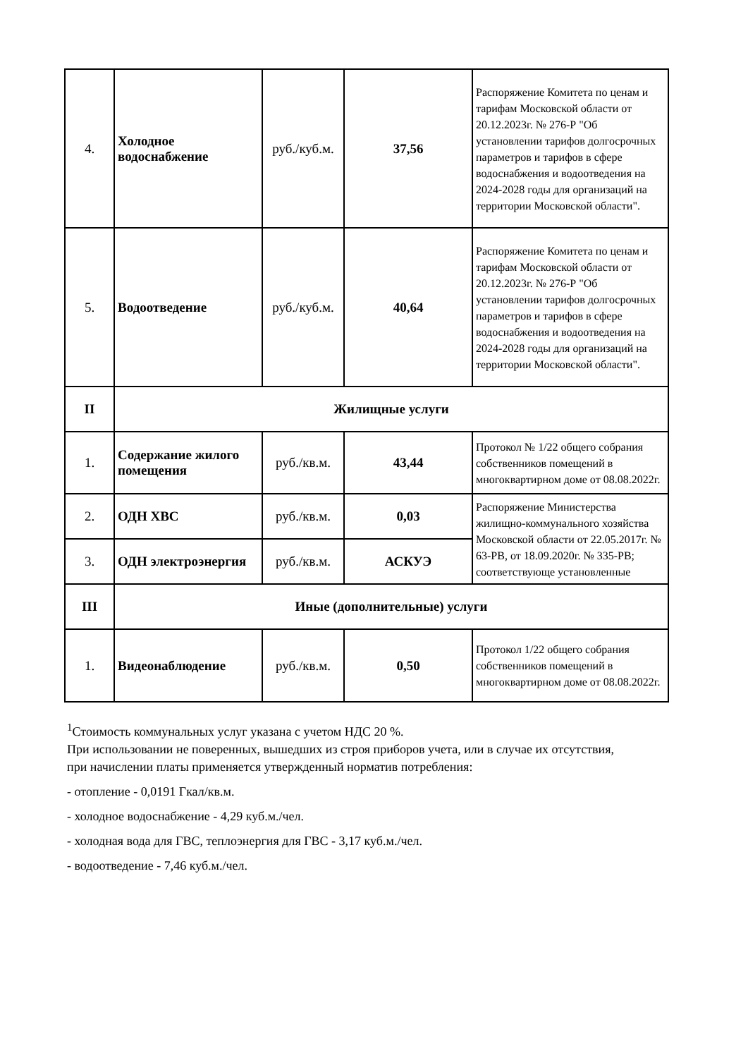| 4. | Холодное водоснабжение | руб./куб.м. | 37,56 | Распоряжение Комитета по ценам и тарифам Московской области от 20.12.2023г. № 276-Р "Об установлении тарифов долгосрочных параметров и тарифов в сфере водоснабжения и водоотведения на 2024-2028 годы для организаций на территории Московской области". |
| 5. | Водоотведение | руб./куб.м. | 40,64 | Распоряжение Комитета по ценам и тарифам Московской области от 20.12.2023г. № 276-Р "Об установлении тарифов долгосрочных параметров и тарифов в сфере водоснабжения и водоотведения на 2024-2028 годы для организаций на территории Московской области". |
| II | Жилищные услуги | | | |
| 1. | Содержание жилого помещения | руб./кв.м. | 43,44 | Протокол № 1/22 общего собрания собственников помещений в многоквартирном доме от 08.08.2022г. |
| 2. | ОДН ХВС | руб./кв.м. | 0,03 | Распоряжение Министерства жилищно-коммунального хозяйства Московской области от 22.05.2017г. № 63-РВ, от 18.09.2020г. № 335-РВ; соответствующе установленные |
| 3. | ОДН электроэнергия | руб./кв.м. | АСКУЭ | |
| III | Иные (дополнительные) услуги | | | |
| 1. | Видеонаблюдение | руб./кв.м. | 0,50 | Протокол 1/22 общего собрания собственников помещений в многоквартирном доме от 08.08.2022г. |
<sup>1</sup> Стоимость коммунальных услуг указана с учетом НДС 20 %.
При использовании не поверенных, вышедших из строя приборов учета, или в случае их отсутствия, при начислении платы применяется утвержденный норматив потребления:
- отопление - 0,0191 Гкал/кв.м.
- холодное водоснабжение - 4,29 куб.м./чел.
- холодная вода для ГВС, теплоэнергия для ГВС - 3,17 куб.м./чел.
- водоотведение - 7,46 куб.м./чел.